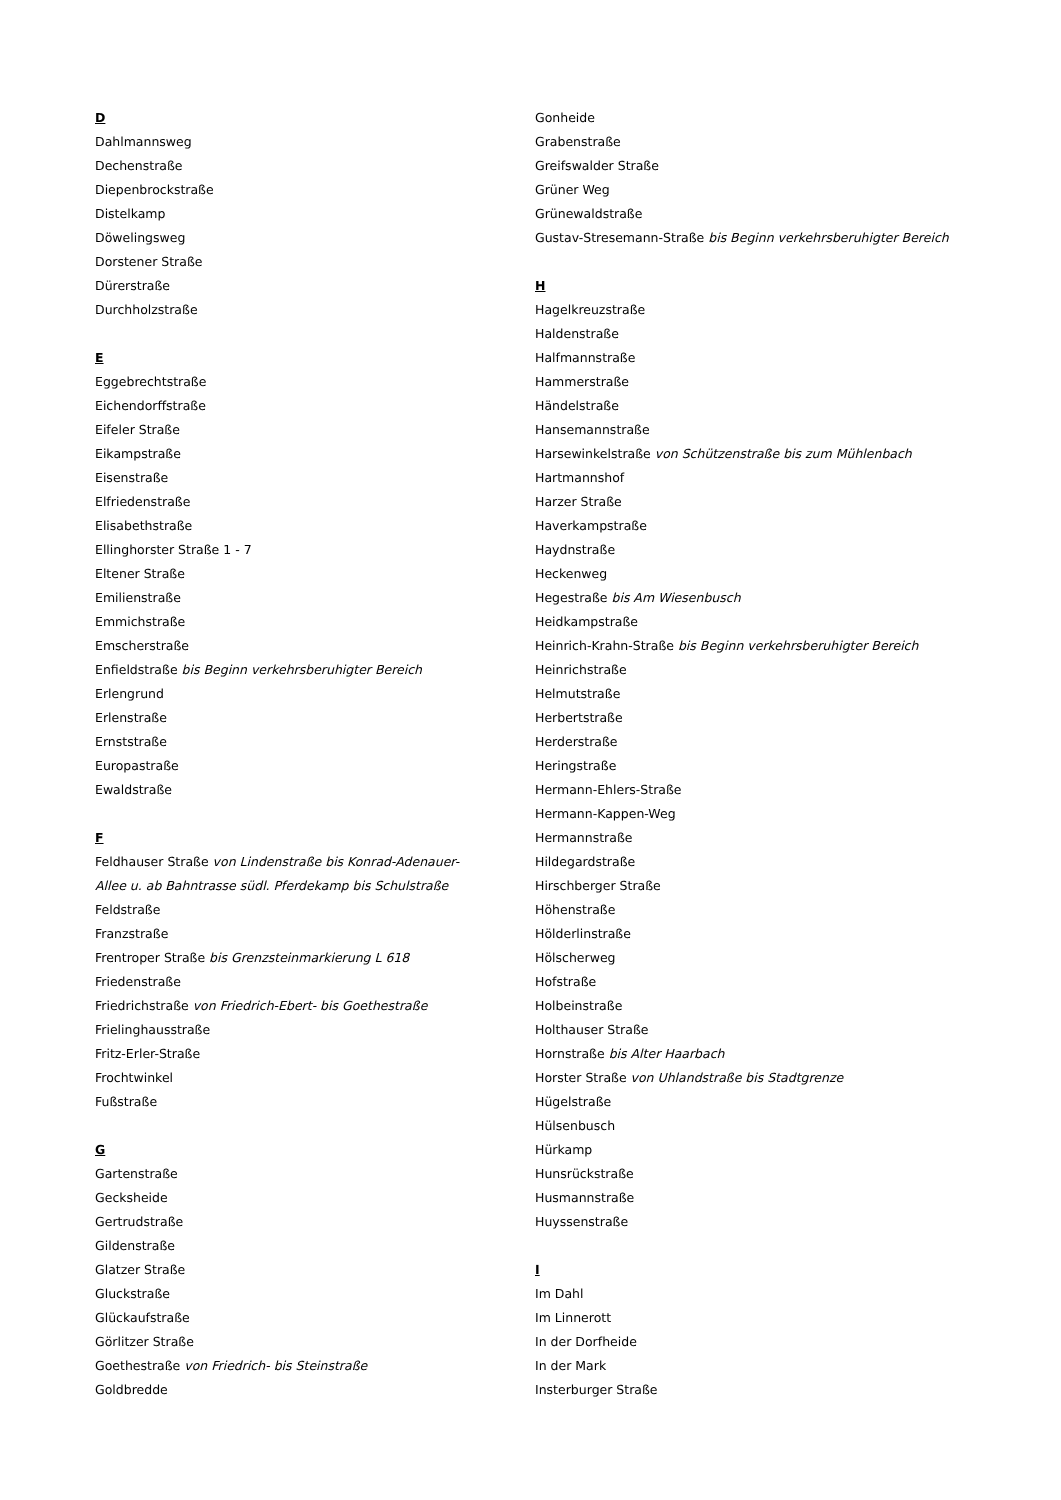D
Dahlmannsweg
Dechenstraße
Diepenbrockstraße
Distelkamp
Döwelingsweg
Dorstener Straße
Dürerstraße
Durchholzstraße
E
Eggebrechtstraße
Eichendorffstraße
Eifeler Straße
Eikampstraße
Eisenstraße
Elfriedenstraße
Elisabethstraße
Ellinghorster Straße 1 - 7
Eltener Straße
Emilienstraße
Emmichstraße
Emscherstraße
Enfieldstraße bis Beginn verkehrsberuhigter Bereich
Erlengrund
Erlenstraße
Ernststraße
Europastraße
Ewaldstraße
F
Feldhauser Straße von Lindenstraße bis Konrad-Adenauer-
Allee u. ab Bahntrasse südl. Pferdekamp bis Schulstraße
Feldstraße
Franzstraße
Frentroper Straße bis Grenzsteinmarkierung L 618
Friedenstraße
Friedrichstraße von Friedrich-Ebert- bis Goethestraße
Frielinghausstraße
Fritz-Erler-Straße
Frochtwinkel
Fußstraße
G
Gartenstraße
Gecksheide
Gertrudstraße
Gildenstraße
Glatzer Straße
Gluckstraße
Glückaufstraße
Görlitzer Straße
Goethestraße von Friedrich- bis Steinstraße
Goldbredde
Gonheide
Grabenstraße
Greifswalder Straße
Grüner Weg
Grünewaldstraße
Gustav-Stresemann-Straße bis Beginn verkehrsberuhigter Bereich
H
Hagelkreuzstraße
Haldenstraße
Halfmannstraße
Hammerstraße
Händelstraße
Hansemannstraße
Harsewinkelstraße von Schützenstraße bis zum Mühlenbach
Hartmannshof
Harzer Straße
Haverkampstraße
Haydnstraße
Heckenweg
Hegestraße bis Am Wiesenbusch
Heidkampstraße
Heinrich-Krahn-Straße bis Beginn verkehrsberuhigter Bereich
Heinrichstraße
Helmutstraße
Herbertstraße
Herderstraße
Heringstraße
Hermann-Ehlers-Straße
Hermann-Kappen-Weg
Hermannstraße
Hildegardstraße
Hirschberger Straße
Höhenstraße
Hölderlinstraße
Hölscherweg
Hofstraße
Holbeinstraße
Holthauser Straße
Hornstraße bis Alter Haarbach
Horster Straße von Uhlandstraße bis Stadtgrenze
Hügelstraße
Hülsenbusch
Hürkamp
Hunsrückstraße
Husmannstraße
Huyssenstraße
I
Im Dahl
Im Linnerott
In der Dorfheide
In der Mark
Insterburger Straße